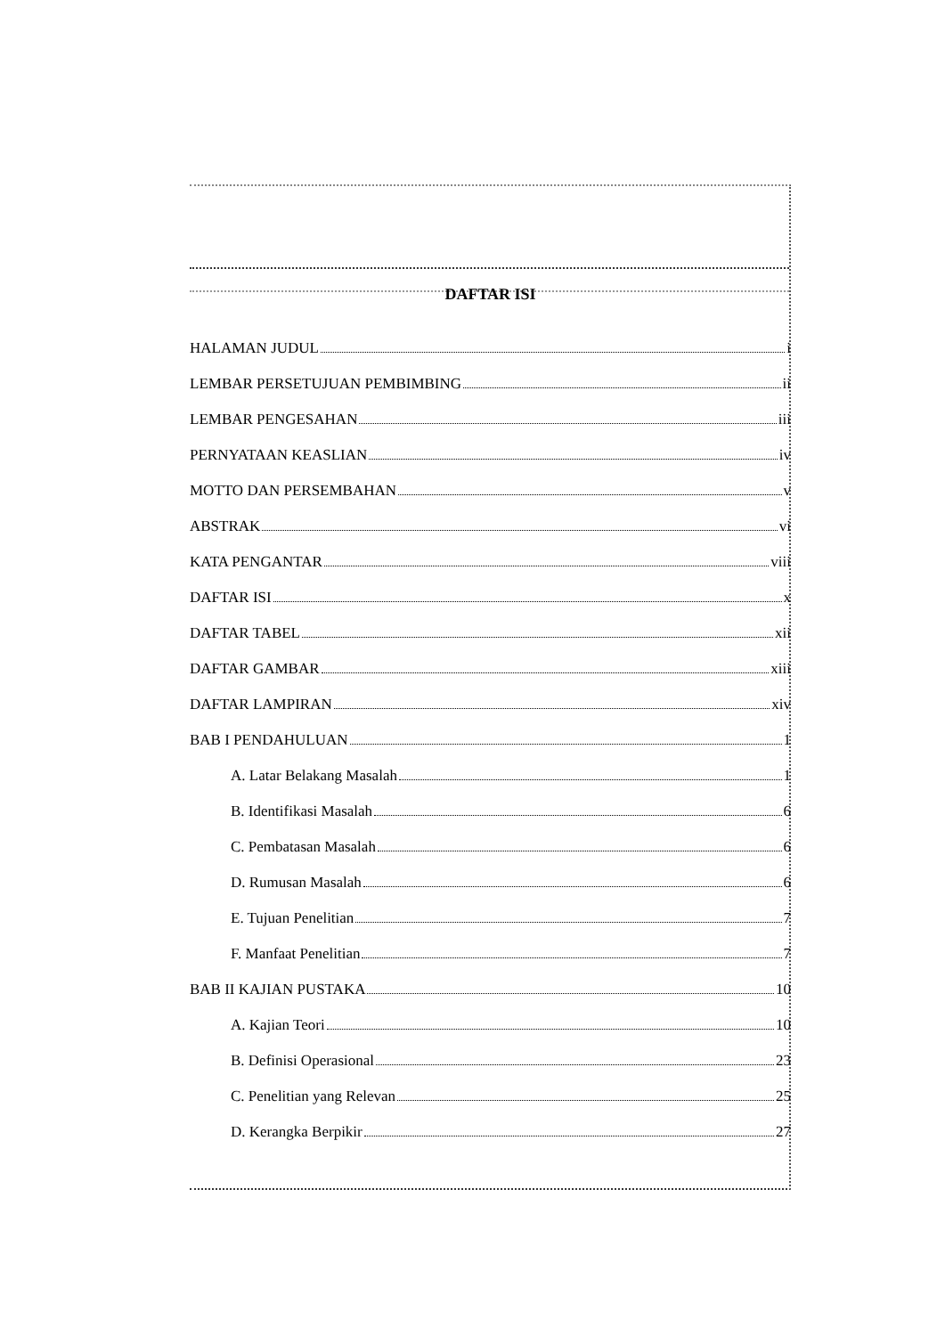DAFTAR ISI
HALAMAN JUDUL i
LEMBAR PERSETUJUAN PEMBIMBING ii
LEMBAR PENGESAHAN iii
PERNYATAAN KEASLIAN iv
MOTTO DAN PERSEMBAHAN v
ABSTRAK vi
KATA PENGANTAR viii
DAFTAR ISI x
DAFTAR TABEL xii
DAFTAR GAMBAR xiii
DAFTAR LAMPIRAN xiv
BAB I PENDAHULUAN 1
A. Latar Belakang Masalah 1
B. Identifikasi Masalah 6
C. Pembatasan Masalah 6
D. Rumusan Masalah 6
E. Tujuan Penelitian 7
F. Manfaat Penelitian 7
BAB II KAJIAN PUSTAKA 10
A. Kajian Teori 10
B. Definisi Operasional 23
C. Penelitian yang Relevan 25
D. Kerangka Berpikir 27